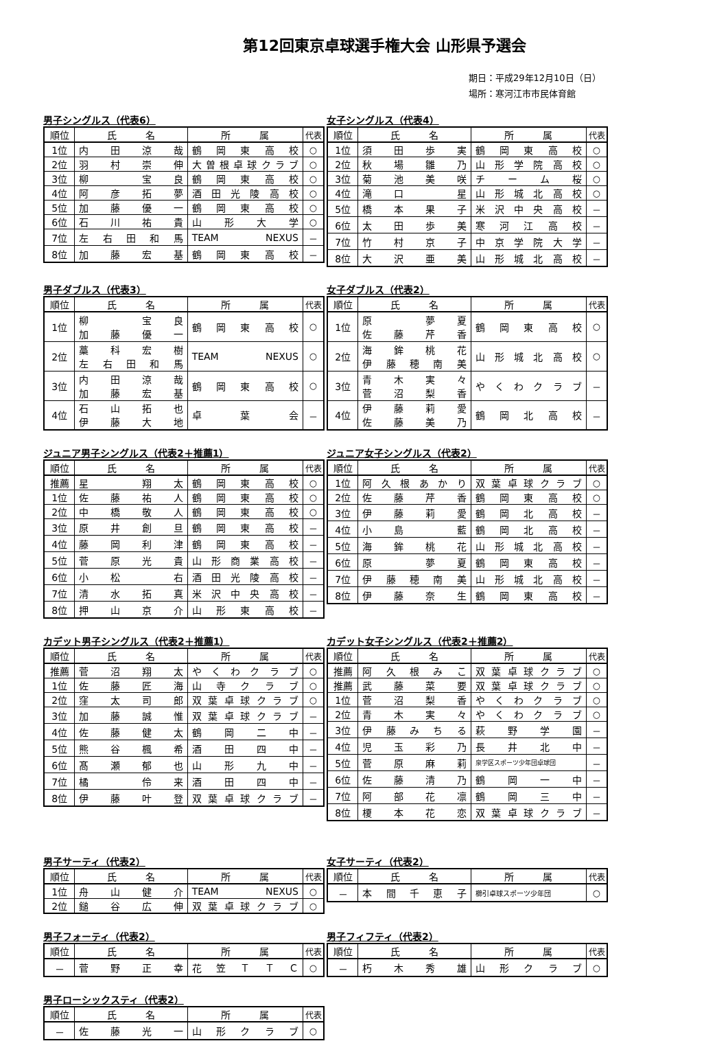第12回東京卓球選手権大会 山形県予選会
期日：平成29年12月10日（日）
場所：寒河江市市民体育館
男子シングルス（代表6）
| 順位 | 氏 名 | 所 属 | 代表 |
| --- | --- | --- | --- |
| 1位 | 内 田 涼 哉 | 鶴 岡 東 高 校 | ○ |
| 2位 | 羽 村 崇 伸 | 大 曽 根 卓 球 ク ラ ブ | ○ |
| 3位 | 柳 宝 良 | 鶴 岡 東 高 校 | ○ |
| 4位 | 阿 彦 拓 夢 | 酒 田 光 陵 高 校 | ○ |
| 5位 | 加 藤 優 一 | 鶴 岡 東 高 校 | ○ |
| 6位 | 石 川 祐 貴 | 山 形 大 学 | ○ |
| 7位 | 左 右 田 和 馬 | TEAM NEXUS | － |
| 8位 | 加 藤 宏 基 | 鶴 岡 東 高 校 | － |
女子シングルス（代表4）
| 順位 | 氏 名 | 所 属 | 代表 |
| --- | --- | --- | --- |
| 1位 | 須 田 歩 実 | 鶴 岡 東 高 校 | ○ |
| 2位 | 秋 場 雛 乃 | 山 形 学 院 高 校 | ○ |
| 3位 | 菊 池 美 咲 | チ ー ム 桜 | ○ |
| 4位 | 滝 口 星 | 山 形 城 北 高 校 | ○ |
| 5位 | 橋 本 果 子 | 米 沢 中 央 高 校 | － |
| 6位 | 太 田 歩 美 | 寒 河 江 高 校 | － |
| 7位 | 竹 村 京 子 | 中 京 学 院 大 学 | － |
| 8位 | 大 沢 亜 美 | 山 形 城 北 高 校 | － |
男子ダブルス（代表3）
| 順位 | 氏 名 | 所 属 | 代表 |
| --- | --- | --- | --- |
| 1位 | 柳 宝 良 加 藤 優 一 | 鶴 岡 東 高 校 | ○ |
| 2位 | 藁 科 宏 樹 左 右 田 和 馬 | TEAM NEXUS | ○ |
| 3位 | 内 田 涼 哉 加 藤 宏 基 | 鶴 岡 東 高 校 | ○ |
| 4位 | 石 山 拓 也 伊 藤 大 地 | 卓 葉 会 | － |
女子ダブルス（代表2）
| 順位 | 氏 名 | 所 属 | 代表 |
| --- | --- | --- | --- |
| 1位 | 原 夢 夏 佐 藤 芹 香 | 鶴 岡 東 高 校 | ○ |
| 2位 | 海 鉾 桃 花 伊 藤 穂 南 美 | 山 形 城 北 高 校 | ○ |
| 3位 | 青 木 実 々 菅 沼 梨 香 | や く わ ク ラ ブ | － |
| 4位 | 伊 藤 莉 愛 佐 藤 美 乃 | 鶴 岡 北 高 校 | － |
ジュニア男子シングルス（代表2＋推薦1）
| 順位 | 氏 名 | 所 属 | 代表 |
| --- | --- | --- | --- |
| 推薦 | 星 翔 太 | 鶴 岡 東 高 校 | ○ |
| 1位 | 佐 藤 祐 人 | 鶴 岡 東 高 校 | ○ |
| 2位 | 中 橋 敬 人 | 鶴 岡 東 高 校 | ○ |
| 3位 | 原 井 創 旦 | 鶴 岡 東 高 校 | － |
| 4位 | 藤 岡 利 津 | 鶴 岡 東 高 校 | － |
| 5位 | 菅 原 光 貴 | 山 形 商 業 高 校 | － |
| 6位 | 小 松 右 | 酒 田 光 陵 高 校 | － |
| 7位 | 清 水 拓 真 | 米 沢 中 央 高 校 | － |
| 8位 | 押 山 京 介 | 山 形 東 高 校 | － |
ジュニア女子シングルス（代表2）
| 順位 | 氏 名 | 所 属 | 代表 |
| --- | --- | --- | --- |
| 1位 | 阿 久 根 あ か り | 双 葉 卓 球 ク ラ ブ | ○ |
| 2位 | 佐 藤 芹 香 | 鶴 岡 東 高 校 | ○ |
| 3位 | 伊 藤 莉 愛 | 鶴 岡 北 高 校 | － |
| 4位 | 小 島 藍 | 鶴 岡 北 高 校 | － |
| 5位 | 海 鉾 桃 花 | 山 形 城 北 高 校 | － |
| 6位 | 原 夢 夏 | 鶴 岡 東 高 校 | － |
| 7位 | 伊 藤 穂 南 美 | 山 形 城 北 高 校 | － |
| 8位 | 伊 藤 奈 生 | 鶴 岡 東 高 校 | － |
カデット男子シングルス（代表2＋推薦1）
| 順位 | 氏 名 | 所 属 | 代表 |
| --- | --- | --- | --- |
| 推薦 | 菅 沼 翔 太 | や く わ ク ラ ブ | ○ |
| 1位 | 佐 藤 匠 海 | 山 寺 ク ラ ブ | ○ |
| 2位 | 窪 太 司 郎 | 双 葉 卓 球 ク ラ ブ | ○ |
| 3位 | 加 藤 誠 惟 | 双 葉 卓 球 ク ラ ブ | － |
| 4位 | 佐 藤 健 太 | 鶴 岡 二 中 | － |
| 5位 | 熊 谷 楓 希 | 酒 田 四 中 | － |
| 6位 | 髙 瀬 郁 也 | 山 形 九 中 | － |
| 7位 | 橘 伶 来 | 酒 田 四 中 | － |
| 8位 | 伊 藤 叶 登 | 双 葉 卓 球 ク ラ ブ | － |
カデット女子シングルス（代表2＋推薦2）
| 順位 | 氏 名 | 所 属 | 代表 |
| --- | --- | --- | --- |
| 推薦 | 阿 久 根 み こ | 双 葉 卓 球 ク ラ ブ | ○ |
| 推薦 | 武 藤 菜 要 | 双 葉 卓 球 ク ラ ブ | ○ |
| 1位 | 菅 沼 梨 香 | や く わ ク ラ ブ | ○ |
| 2位 | 青 木 実 々 | や く わ ク ラ ブ | ○ |
| 3位 | 伊 藤 み ち る | 萩 野 学 園 | － |
| 4位 | 児 玉 彩 乃 | 長 井 北 中 | － |
| 5位 | 菅 原 麻 莉 | 泉学区スポーツ少年団卓球団 | － |
| 6位 | 佐 藤 清 乃 | 鶴 岡 一 中 | － |
| 7位 | 阿 部 花 凛 | 鶴 岡 三 中 | － |
| 8位 | 榎 本 花 恋 | 双 葉 卓 球 ク ラ ブ | － |
男子サーティ（代表2）
| 順位 | 氏 名 | 所 属 | 代表 |
| --- | --- | --- | --- |
| 1位 | 舟 山 健 介 | TEAM NEXUS | ○ |
| 2位 | 鎚 谷 広 伸 | 双 葉 卓 球 ク ラ ブ | ○ |
女子サーティ（代表2）
| 順位 | 氏 名 | 所 属 | 代表 |
| --- | --- | --- | --- |
| － | 本 間 千 恵 子 | 櫛引卓球スポーツ少年団 | ○ |
男子フォーティ（代表2）
| 順位 | 氏 名 | 所 属 | 代表 |
| --- | --- | --- | --- |
| － | 菅 野 正 幸 | 花 笠 Ｔ Ｔ Ｃ | ○ |
男子フィフティ（代表2）
| 順位 | 氏 名 | 所 属 | 代表 |
| --- | --- | --- | --- |
| － | 朽 木 秀 雄 | 山 形 ク ラ ブ | ○ |
男子ローシックスティ（代表2）
| 順位 | 氏 名 | 所 属 | 代表 |
| --- | --- | --- | --- |
| － | 佐 藤 光 一 | 山 形 ク ラ ブ | ○ |